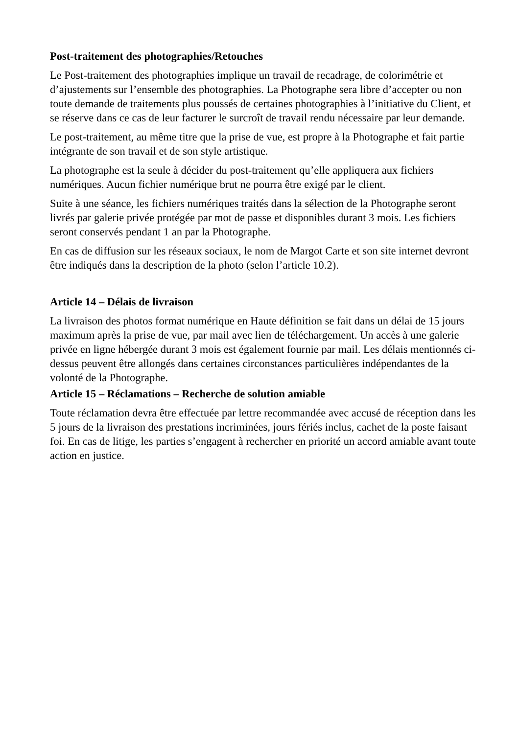Post-traitement des photographies/Retouches
Le Post-traitement des photographies implique un travail de recadrage, de colorimétrie et d’ajustements sur l’ensemble des photographies. La Photographe sera libre d’accepter ou non toute demande de traitements plus poussés de certaines photographies à l’initiative du Client, et se réserve dans ce cas de leur facturer le surcroît de travail rendu nécessaire par leur demande.
Le post-traitement, au même titre que la prise de vue, est propre à la Photographe et fait partie intégrante de son travail et de son style artistique.
La photographe est la seule à décider du post-traitement qu’elle appliquera aux fichiers numériques. Aucun fichier numérique brut ne pourra être exigé par le client.
Suite à une séance, les fichiers numériques traités dans la sélection de la Photographe seront livrés par galerie privée protégée par mot de passe et disponibles durant 3 mois. Les fichiers seront conservés pendant 1 an par la Photographe.
En cas de diffusion sur les réseaux sociaux, le nom de Margot Carte et son site internet devront être indiqués dans la description de la photo (selon l’article 10.2).
Article 14 – Délais de livraison
La livraison des photos format numérique en Haute définition se fait dans un délai de 15 jours maximum après la prise de vue, par mail avec lien de téléchargement. Un accès à une galerie privée en ligne hébergée durant 3 mois est également fournie par mail. Les délais mentionnés ci-dessus peuvent être allongés dans certaines circonstances particulières indépendantes de la volonté de la Photographe.
Article 15 – Réclamations – Recherche de solution amiable
Toute réclamation devra être effectuée par lettre recommandée avec accusé de réception dans les 5 jours de la livraison des prestations incriminées, jours fériés inclus, cachet de la poste faisant foi. En cas de litige, les parties s’engagent à rechercher en priorité un accord amiable avant toute action en justice.